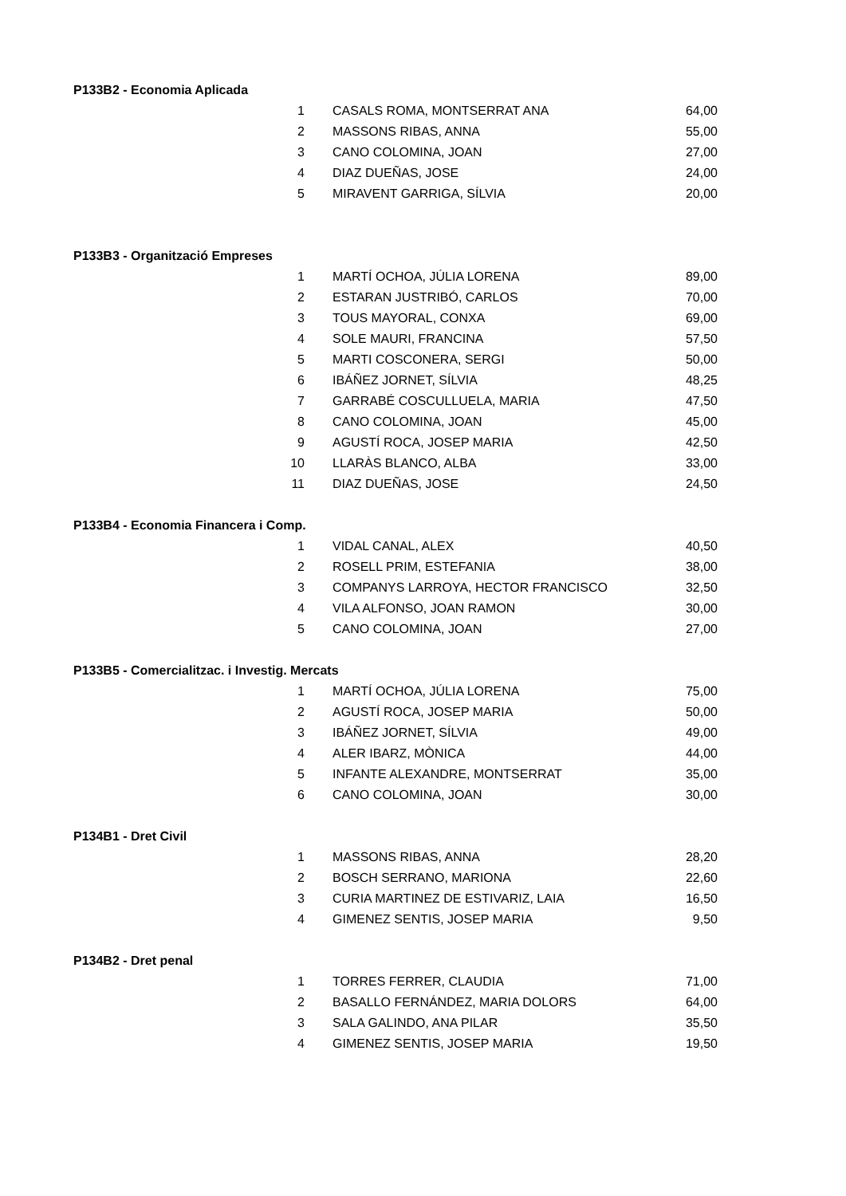| P133B2 - Economia Aplicada | | |
| 1 | CASALS ROMA, MONTSERRAT ANA | 64,00 |
| 2 | MASSONS RIBAS, ANNA | 55,00 |
| 3 | CANO COLOMINA, JOAN | 27,00 |
| 4 | DIAZ DUEÑAS, JOSE | 24,00 |
| 5 | MIRAVENT GARRIGA, SÍLVIA | 20,00 |
| P133B3 - Organització Empreses | | |
| 1 | MARTÍ OCHOA, JÚLIA LORENA | 89,00 |
| 2 | ESTARAN JUSTRIBÓ, CARLOS | 70,00 |
| 3 | TOUS MAYORAL, CONXA | 69,00 |
| 4 | SOLE MAURI, FRANCINA | 57,50 |
| 5 | MARTI COSCONERA, SERGI | 50,00 |
| 6 | IBÁÑEZ JORNET, SÍLVIA | 48,25 |
| 7 | GARRABÉ COSCULLUELA, MARIA | 47,50 |
| 8 | CANO COLOMINA, JOAN | 45,00 |
| 9 | AGUSTÍ ROCA, JOSEP MARIA | 42,50 |
| 10 | LLARÀS BLANCO, ALBA | 33,00 |
| 11 | DIAZ DUEÑAS, JOSE | 24,50 |
| P133B4 - Economia Financera i Comp. | | |
| 1 | VIDAL CANAL, ALEX | 40,50 |
| 2 | ROSELL PRIM, ESTEFANIA | 38,00 |
| 3 | COMPANYS LARROYA, HECTOR FRANCISCO | 32,50 |
| 4 | VILA ALFONSO, JOAN RAMON | 30,00 |
| 5 | CANO COLOMINA, JOAN | 27,00 |
| P133B5 - Comercialitzac. i Investig. Mercats | | |
| 1 | MARTÍ OCHOA, JÚLIA LORENA | 75,00 |
| 2 | AGUSTÍ ROCA, JOSEP MARIA | 50,00 |
| 3 | IBÁÑEZ JORNET, SÍLVIA | 49,00 |
| 4 | ALER IBARZ, MÒNICA | 44,00 |
| 5 | INFANTE ALEXANDRE, MONTSERRAT | 35,00 |
| 6 | CANO COLOMINA, JOAN | 30,00 |
| P134B1 - Dret Civil | | |
| 1 | MASSONS RIBAS, ANNA | 28,20 |
| 2 | BOSCH SERRANO, MARIONA | 22,60 |
| 3 | CURIA MARTINEZ DE ESTIVARIZ, LAIA | 16,50 |
| 4 | GIMENEZ SENTIS, JOSEP MARIA | 9,50 |
| P134B2 - Dret penal | | |
| 1 | TORRES FERRER, CLAUDIA | 71,00 |
| 2 | BASALLO FERNÁNDEZ, MARIA DOLORS | 64,00 |
| 3 | SALA GALINDO, ANA PILAR | 35,50 |
| 4 | GIMENEZ SENTIS, JOSEP MARIA | 19,50 |